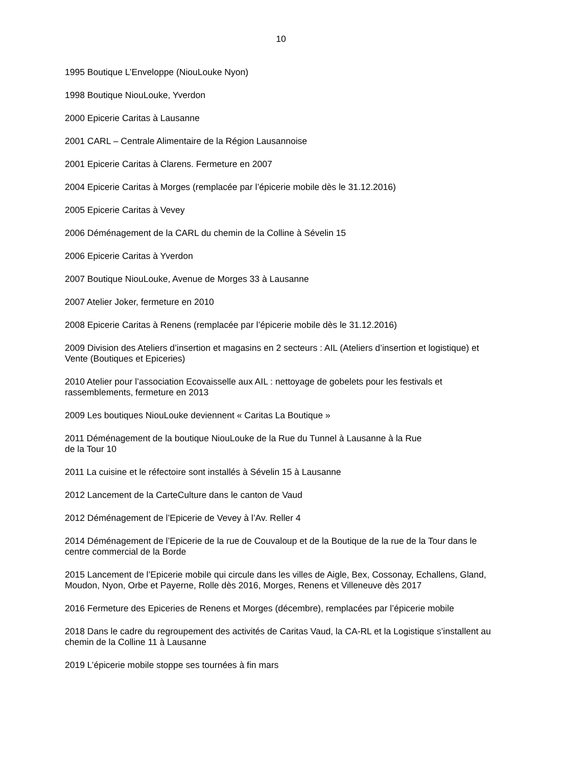10
1995 Boutique L’Enveloppe (NiouLouke Nyon)
1998 Boutique NiouLouke, Yverdon
2000 Epicerie Caritas à Lausanne
2001 CARL – Centrale Alimentaire de la Région Lausannoise
2001 Epicerie Caritas à Clarens. Fermeture en 2007
2004 Epicerie Caritas à Morges (remplacée par l’épicerie mobile dès le 31.12.2016)
2005 Epicerie Caritas à Vevey
2006 Déménagement de la CARL du chemin de la Colline à Sévelin 15
2006 Epicerie Caritas à Yverdon
2007 Boutique NiouLouke, Avenue de Morges 33 à Lausanne
2007 Atelier Joker, fermeture en 2010
2008 Epicerie Caritas à Renens (remplacée par l’épicerie mobile dès le 31.12.2016)
2009 Division des Ateliers d’insertion et magasins en 2 secteurs : AIL (Ateliers d’insertion et logistique) et Vente (Boutiques et Epiceries)
2010 Atelier pour l’association Ecovaisselle aux AIL : nettoyage de gobelets pour les festivals et rassemblements, fermeture en 2013
2009 Les boutiques NiouLouke deviennent « Caritas La Boutique »
2011 Déménagement de la boutique NiouLouke de la Rue du Tunnel à Lausanne à la Rue
de la Tour 10
2011 La cuisine et le réfectoire sont installés à Sévelin 15 à Lausanne
2012 Lancement de la CarteCulture dans le canton de Vaud
2012 Déménagement de l’Epicerie de Vevey à l’Av. Reller 4
2014 Déménagement de l’Epicerie de la rue de Couvaloup et de la Boutique de la rue de la Tour dans le centre commercial de la Borde
2015 Lancement de l’Epicerie mobile qui circule dans les villes de Aigle, Bex, Cossonay, Echallens, Gland, Moudon, Nyon, Orbe et Payerne, Rolle dès 2016, Morges, Renens et Villeneuve dès 2017
2016 Fermeture des Epiceries de Renens et Morges (décembre), remplacées par l’épicerie mobile
2018 Dans le cadre du regroupement des activités de Caritas Vaud, la CA-RL et la Logistique s’installent au chemin de la Colline 11 à Lausanne
2019 L’épicerie mobile stoppe ses tournées à fin mars